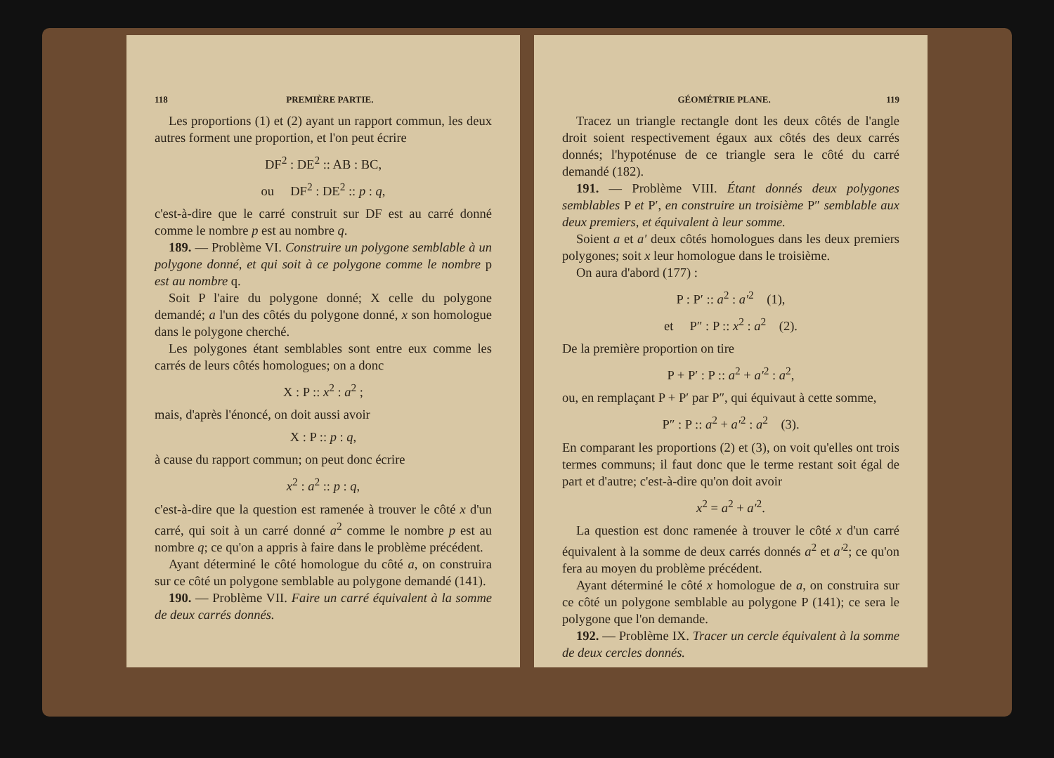118 PREMIÈRE PARTIE.
Les proportions (1) et (2) ayant un rapport commun, les deux autres forment une proportion, et l'on peut écrire
DF<sup>2</sup> : DE<sup>2</sup> :: AB : BC,
ou DF<sup>2</sup> : DE<sup>2</sup> :: p : q,
c'est-à-dire que le carré construit sur DF est au carré donné comme le nombre p est au nombre q.
189. — Problème VI. Construire un polygone semblable à un polygone donné, et qui soit à ce polygone comme le nombre p est au nombre q.
Soit P l'aire du polygone donné; X celle du polygone demandé; a l'un des côtés du polygone donné, x son homologue dans le polygone cherché.
Les polygones étant semblables sont entre eux comme les carrés de leurs côtés homologues; on a donc
X : P :: x<sup>2</sup> : a<sup>2</sup> ;
mais, d'après l'énoncé, on doit aussi avoir
X : P :: p : q,
à cause du rapport commun; on peut donc écrire
x<sup>2</sup> : a<sup>2</sup> :: p : q,
c'est-à-dire que la question est ramenée à trouver le côté x d'un carré, qui soit à un carré donné a<sup>2</sup> comme le nombre p est au nombre q; ce qu'on a appris à faire dans le problème précédent.
Ayant déterminé le côté homologue du côté a, on construira sur ce côté un polygone semblable au polygone demandé (141).
190. — Problème VII. Faire un carré équivalent à la somme de deux carrés donnés.
GÉOMÉTRIE PLANE. 119
Tracez un triangle rectangle dont les deux côtés de l'angle droit soient respectivement égaux aux côtés des deux carrés donnés; l'hypoténuse de ce triangle sera le côté du carré demandé (182).
191. — Problème VIII. Étant donnés deux polygones semblables P et P′, en construire un troisième P″ semblable aux deux premiers, et équivalent à leur somme.
Soient a et a′ deux côtés homologues dans les deux premiers polygones; soit x leur homologue dans le troisième.
On aura d'abord (177) :
P : P′ :: a<sup>2</sup> : a′<sup>2</sup> (1),
et P″ : P :: x<sup>2</sup> : a<sup>2</sup> (2).
De la première proportion on tire
P + P′ : P :: a<sup>2</sup> + a′<sup>2</sup> : a<sup>2</sup>,
ou, en remplaçant P + P′ par P″, qui équivaut à cette somme,
P″ : P :: a<sup>2</sup> + a′<sup>2</sup> : a<sup>2</sup> (3).
En comparant les proportions (2) et (3), on voit qu'elles ont trois termes communs; il faut donc que le terme restant soit égal de part et d'autre; c'est-à-dire qu'on doit avoir
x<sup>2</sup> = a<sup>2</sup> + a′<sup>2</sup>.
La question est donc ramenée à trouver le côté x d'un carré équivalent à la somme de deux carrés donnés a<sup>2</sup> et a′<sup>2</sup>; ce qu'on fera au moyen du problème précédent.
Ayant déterminé le côté x homologue de a, on construira sur ce côté un polygone semblable au polygone P (141); ce sera le polygone que l'on demande.
192. — Problème IX. Tracer un cercle équivalent à la somme de deux cercles donnés.